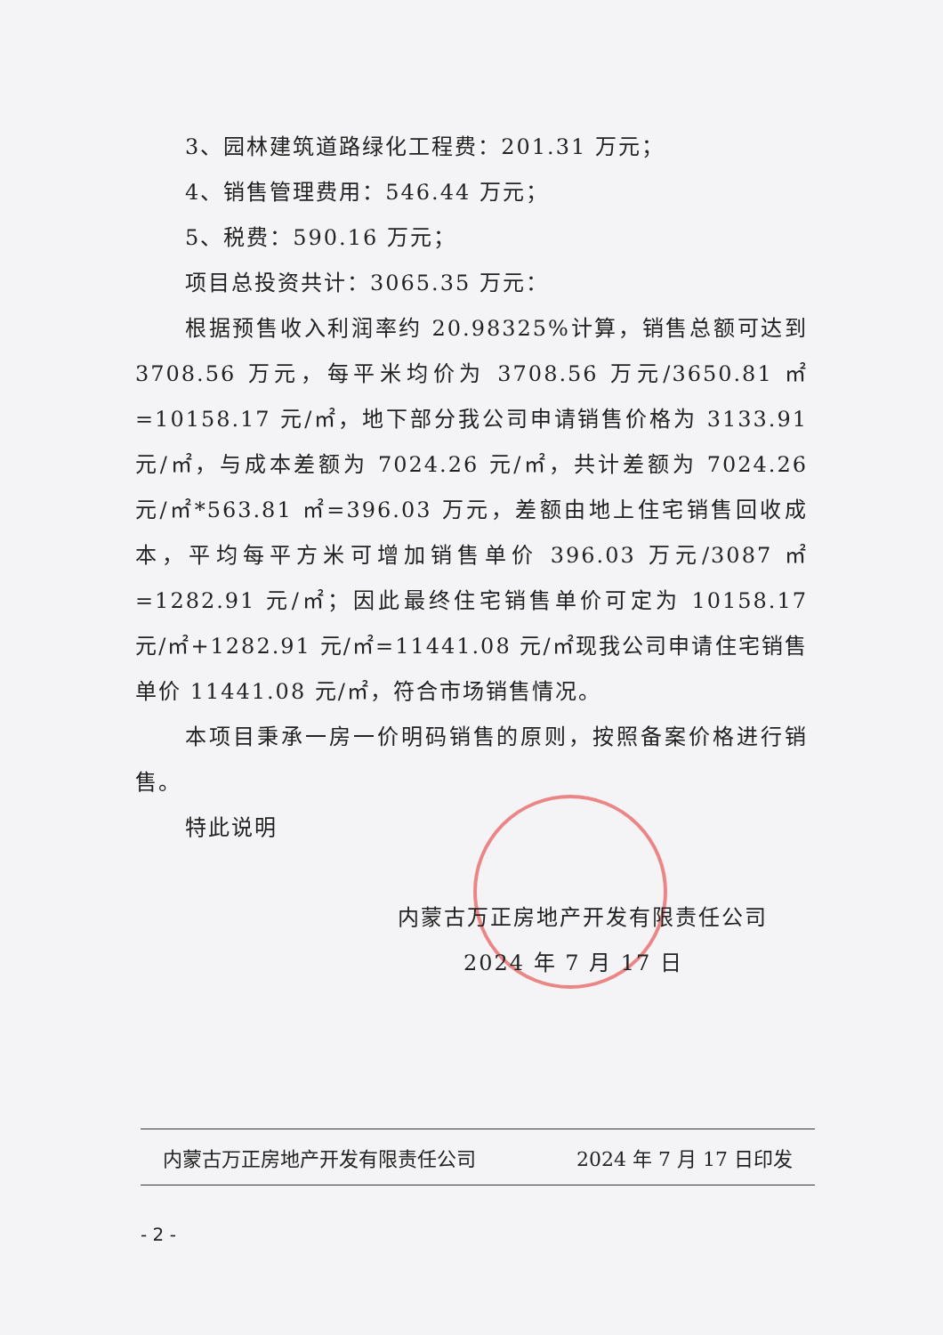3、园林建筑道路绿化工程费：201.31 万元；
4、销售管理费用：546.44 万元；
5、税费：590.16 万元；
项目总投资共计：3065.35 万元：
根据预售收入利润率约 20.98325%计算，销售总额可达到 3708.56 万元，每平米均价为 3708.56 万元/3650.81 ㎡ =10158.17 元/㎡，地下部分我公司申请销售价格为 3133.91 元/㎡，与成本差额为 7024.26 元/㎡，共计差额为 7024.26 元/㎡*563.81 ㎡=396.03 万元，差额由地上住宅销售回收成本，平均每平方米可增加销售单价 396.03 万元/3087 ㎡ =1282.91 元/㎡；因此最终住宅销售单价可定为 10158.17 元/㎡+1282.91 元/㎡=11441.08 元/㎡现我公司申请住宅销售单价 11441.08 元/㎡，符合市场销售情况。
本项目秉承一房一价明码销售的原则，按照备案价格进行销售。
特此说明
内蒙古万正房地产开发有限责任公司
2024 年 7 月 17 日
内蒙古万正房地产开发有限责任公司 2024 年 7 月 17 日印发
- 2 -